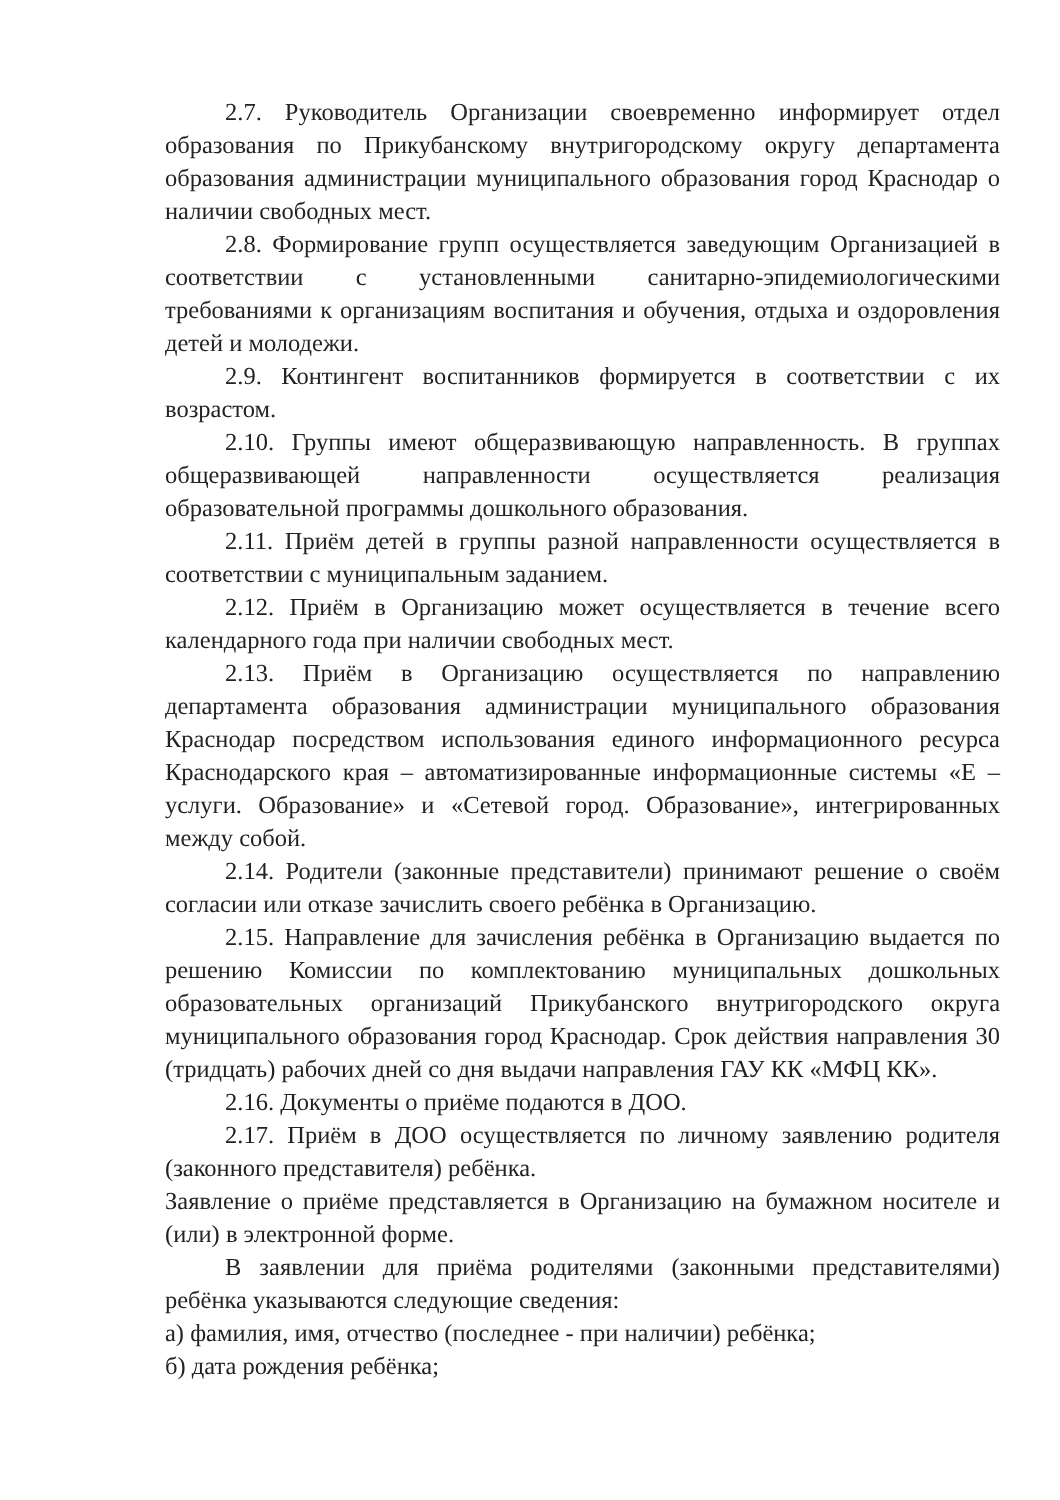2.7. Руководитель Организации своевременно информирует отдел образования по Прикубанскому внутригородскому округу департамента образования администрации муниципального образования город Краснодар о наличии свободных мест.
2.8. Формирование групп осуществляется заведующим Организацией в соответствии с установленными санитарно-эпидемиологическими требованиями к организациям воспитания и обучения, отдыха и оздоровления детей и молодежи.
2.9. Контингент воспитанников формируется в соответствии с их возрастом.
2.10. Группы имеют общеразвивающую направленность. В группах общеразвивающей направленности осуществляется реализация образовательной программы дошкольного образования.
2.11. Приём детей в группы разной направленности осуществляется в соответствии с муниципальным заданием.
2.12. Приём в Организацию может осуществляется в течение всего календарного года при наличии свободных мест.
2.13. Приём в Организацию осуществляется по направлению департамента образования администрации муниципального образования Краснодар посредством использования единого информационного ресурса Краснодарского края – автоматизированные информационные системы «Е – услуги. Образование» и «Сетевой город. Образование», интегрированных между собой.
2.14. Родители (законные представители) принимают решение о своём согласии или отказе зачислить своего ребёнка в Организацию.
2.15. Направление для зачисления ребёнка в Организацию выдается по решению Комиссии по комплектованию муниципальных дошкольных образовательных организаций Прикубанского внутригородского округа муниципального образования город Краснодар. Срок действия направления 30 (тридцать) рабочих дней со дня выдачи направления ГАУ КК «МФЦ КК».
2.16. Документы о приёме подаются в ДОО.
2.17. Приём в ДОО осуществляется по личному заявлению родителя (законного представителя) ребёнка.
Заявление о приёме представляется в Организацию на бумажном носителе и (или) в электронной форме.
В заявлении для приёма родителями (законными представителями) ребёнка указываются следующие сведения:
а) фамилия, имя, отчество (последнее - при наличии) ребёнка;
б) дата рождения ребёнка;